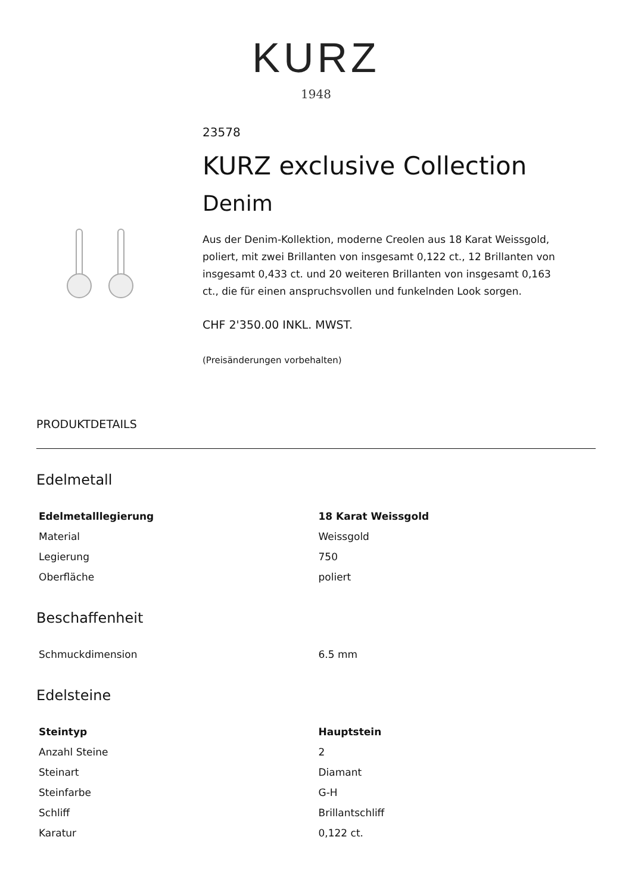KURZ
1948
23578
KURZ exclusive Collection
Denim
Aus der Denim-Kollektion, moderne Creolen aus 18 Karat Weissgold, poliert, mit zwei Brillanten von insgesamt 0,122 ct., 12 Brillanten von insgesamt 0,433 ct. und 20 weiteren Brillanten von insgesamt 0,163 ct., die für einen anspruchsvollen und funkelnden Look sorgen.
CHF 2'350.00 INKL. MWST.
(Preisänderungen vorbehalten)
PRODUKTDETAILS
Edelmetall
| Edelmetalllegierung | 18 Karat Weissgold |
| --- | --- |
| Material | Weissgold |
| Legierung | 750 |
| Oberfläche | poliert |
Beschaffenheit
| Schmuckdimension | 6.5 mm |
Edelsteine
| Steintyp | Hauptstein |
| --- | --- |
| Anzahl Steine | 2 |
| Steinart | Diamant |
| Steinfarbe | G-H |
| Schliff | Brillantschliff |
| Karatur | 0,122 ct. |